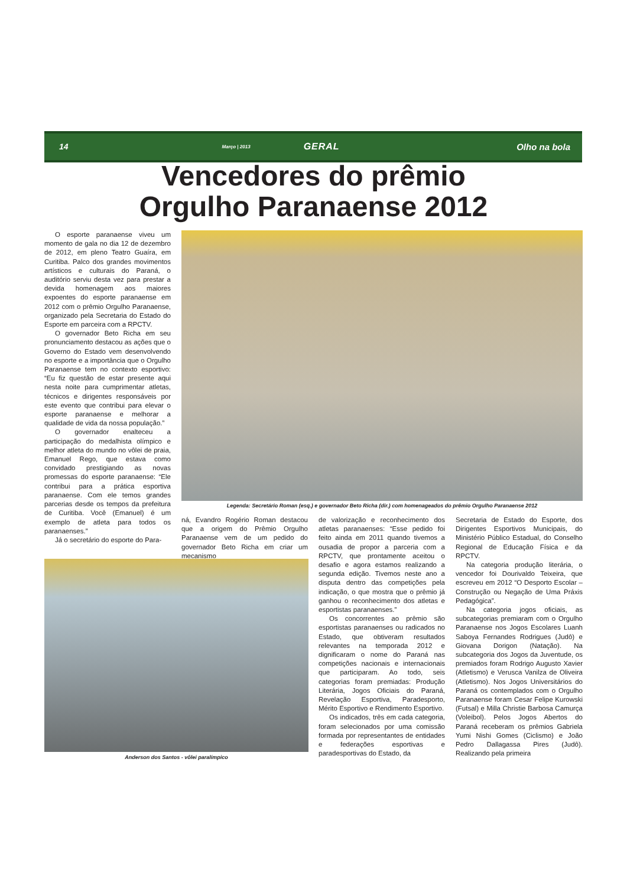14 Março | 2013 GERAL Olho na bola
Vencedores do prêmio
Orgulho Paranaense 2012
O esporte paranaense viveu um momento de gala no dia 12 de dezembro de 2012, em pleno Teatro Guaíra, em Curitiba. Palco dos grandes movimentos artísticos e culturais do Paraná, o auditório serviu desta vez para prestar a devida homenagem aos maiores expoentes do esporte paranaense em 2012 com o prêmio Orgulho Paranaense, organizado pela Secretaria do Estado do Esporte em parceira com a RPCTV.
O governador Beto Richa em seu pronunciamento destacou as ações que o Governo do Estado vem desenvolvendo no esporte e a importância que o Orgulho Paranaense tem no contexto esportivo: “Eu fiz questão de estar presente aqui nesta noite para cumprimentar atletas, técnicos e dirigentes responsáveis por este evento que contribui para elevar o esporte paranaense e melhorar a qualidade de vida da nossa população.”
O governador enalteceu a participação do medalhista olímpico e melhor atleta do mundo no vôlei de praia, Emanuel Rego, que estava como convidado prestigiando as novas promessas do esporte paranaense: “Ele contribui para a prática esportiva paranaense. Com ele temos grandes parcerias desde os tempos da prefeitura de Curitiba. Você (Emanuel) é um exemplo de atleta para todos os paranaenses.”
Já o secretário do esporte do Para-
Legenda: Secretário Roman (esq.) e governador Beto Richa (dir.) com homenageados do prêmio Orgulho Paranaense 2012
ná, Evandro Rogério Roman destacou que a origem do Prêmio Orgulho Paranaense vem de um pedido do governador Beto Richa em criar um mecanismo
Anderson dos Santos - vôlei paralímpico
de valorização e reconhecimento dos atletas paranaenses: “Esse pedido foi feito ainda em 2011 quando tivemos a ousadia de propor a parceria com a RPCTV, que prontamente aceitou o desafio e agora estamos realizando a segunda edição. Tivemos neste ano a disputa dentro das competições pela indicação, o que mostra que o prêmio já ganhou o reconhecimento dos atletas e esportistas paranaenses.”
Os concorrentes ao prêmio são esportistas paranaenses ou radicados no Estado, que obtiveram resultados relevantes na temporada 2012 e dignificaram o nome do Paraná nas competições nacionais e internacionais que participaram. Ao todo, seis categorias foram premiadas: Produção Literária, Jogos Oficiais do Paraná, Revelação Esportiva, Paradesporto, Mérito Esportivo e Rendimento Esportivo.
Os indicados, três em cada categoria, foram selecionados por uma comissão formada por representantes de entidades e federações esportivas e paradesportivas do Estado, da
Secretaria de Estado do Esporte, dos Dirigentes Esportivos Municipais, do Ministério Público Estadual, do Conselho Regional de Educação Física e da RPCTV.
Na categoria produção literária, o vencedor foi Dourivaldo Teixeira, que escreveu em 2012 “O Desporto Escolar – Construção ou Negação de Uma Práxis Pedagógica”.
Na categoria jogos oficiais, as subcategorias premiaram com o Orgulho Paranaense nos Jogos Escolares Luanh Saboya Fernandes Rodrigues (Judô) e Giovana Dorigon (Natação). Na subcategoria dos Jogos da Juventude, os premiados foram Rodrigo Augusto Xavier (Atletismo) e Verusca Vanilza de Oliveira (Atletismo). Nos Jogos Universitários do Paraná os contemplados com o Orgulho Paranaense foram Cesar Felipe Kurowski (Futsal) e Milla Christie Barbosa Camurça (Voleibol). Pelos Jogos Abertos do Paraná receberam os prêmios Gabriela Yumi Nishi Gomes (Ciclismo) e João Pedro Dallagassa Pires (Judô). Realizando pela primeira